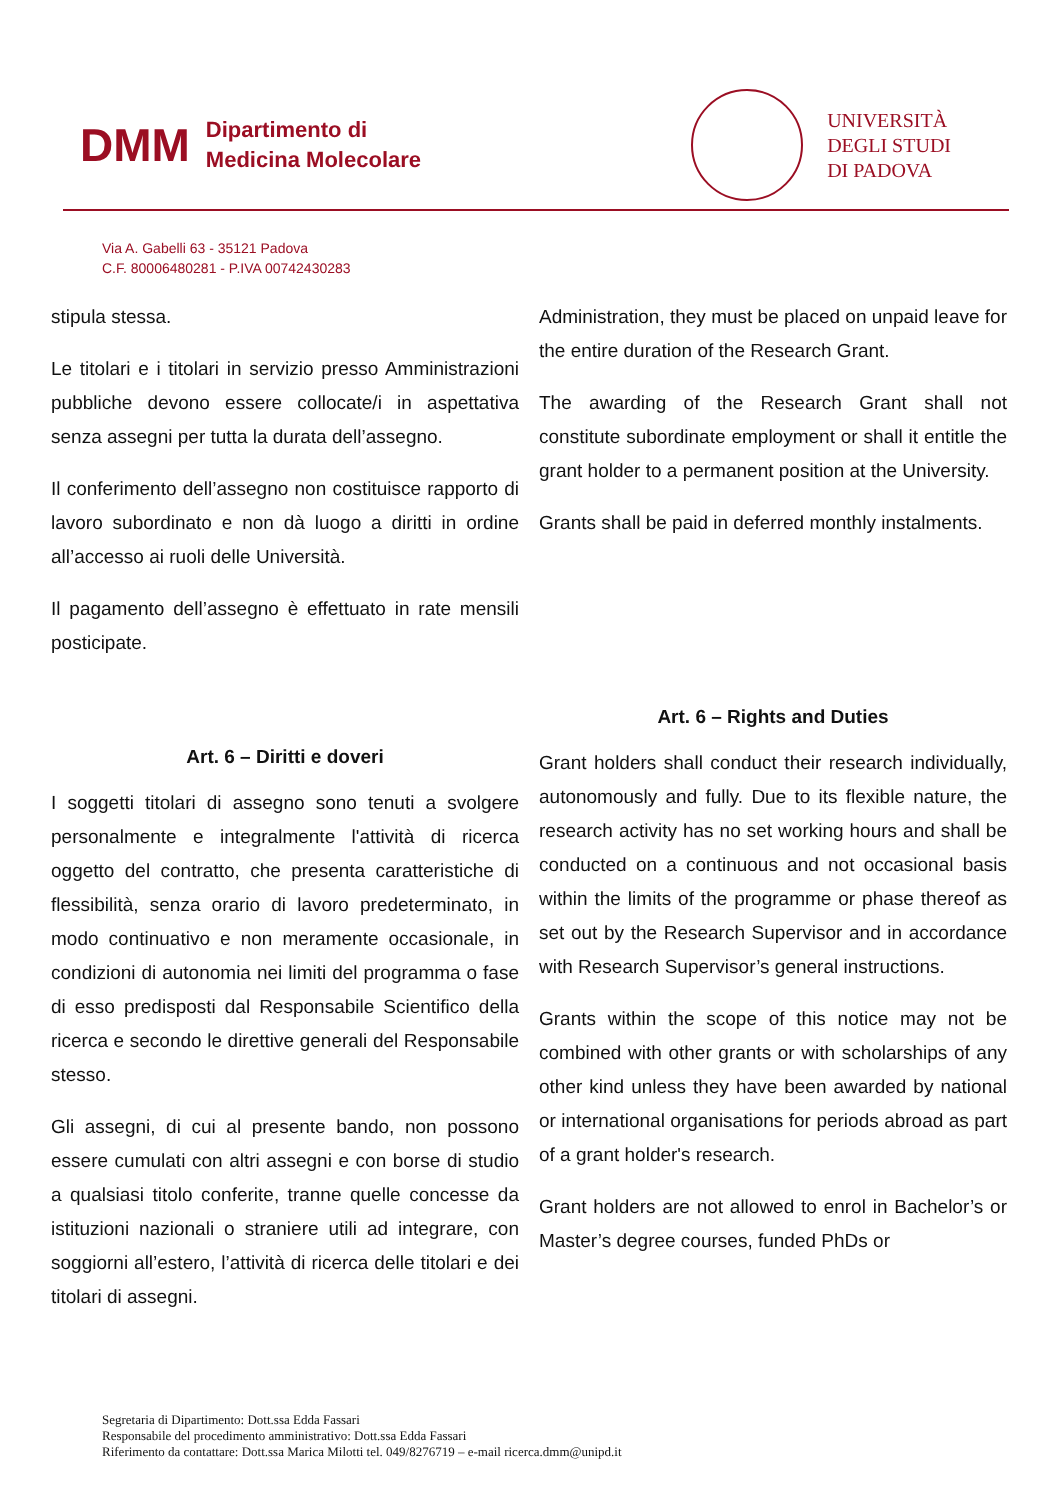DMM
Dipartimento di
Medicina Molecolare
UNIVERSITÀ
DEGLI STUDI
DI PADOVA
Via A. Gabelli 63 - 35121 Padova
C.F. 80006480281 - P.IVA 00742430283
stipula stessa.
Le titolari e i titolari in servizio presso Amministrazioni pubbliche devono essere collocate/i in aspettativa senza assegni per tutta la durata dell’assegno.
Il conferimento dell’assegno non costituisce rapporto di lavoro subordinato e non dà luogo a diritti in ordine all’accesso ai ruoli delle Università.
Il pagamento dell’assegno è effettuato in rate mensili posticipate.
Art. 6 – Diritti e doveri
I soggetti titolari di assegno sono tenuti a svolgere personalmente e integralmente l'attività di ricerca oggetto del contratto, che presenta caratteristiche di flessibilità, senza orario di lavoro predeterminato, in modo continuativo e non meramente occasionale, in condizioni di autonomia nei limiti del programma o fase di esso predisposti dal Responsabile Scientifico della ricerca e secondo le direttive generali del Responsabile stesso.
Gli assegni, di cui al presente bando, non possono essere cumulati con altri assegni e con borse di studio a qualsiasi titolo conferite, tranne quelle concesse da istituzioni nazionali o straniere utili ad integrare, con soggiorni all’estero, l’attività di ricerca delle titolari e dei titolari di assegni.
Administration, they must be placed on unpaid leave for the entire duration of the Research Grant.
The awarding of the Research Grant shall not constitute subordinate employment or shall it entitle the grant holder to a permanent position at the University.
Grants shall be paid in deferred monthly instalments.
Art. 6 – Rights and Duties
Grant holders shall conduct their research individually, autonomously and fully. Due to its flexible nature, the research activity has no set working hours and shall be conducted on a continuous and not occasional basis within the limits of the programme or phase thereof as set out by the Research Supervisor and in accordance with Research Supervisor’s general instructions.
Grants within the scope of this notice may not be combined with other grants or with scholarships of any other kind unless they have been awarded by national or international organisations for periods abroad as part of a grant holder's research.
Grant holders are not allowed to enrol in Bachelor’s or Master’s degree courses, funded PhDs or
Segretaria di Dipartimento: Dott.ssa Edda Fassari
Responsabile del procedimento amministrativo: Dott.ssa Edda Fassari
Riferimento da contattare: Dott.ssa Marica Milotti tel. 049/8276719 – e-mail ricerca.dmm@unipd.it